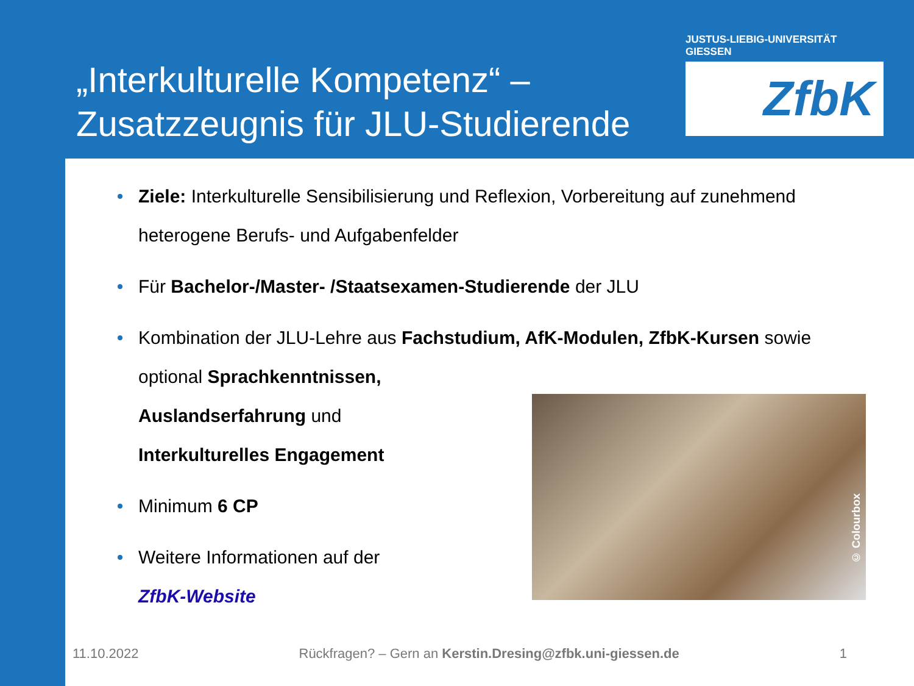„Interkulturelle Kompetenz“ –
Zusatzzeugnis für JLU-Studierende
JUSTUS-LIEBIG-UNIVERSITÄT GIESSEN
ZfbK
Ziele: Interkulturelle Sensibilisierung und Reflexion, Vorbereitung auf zunehmend heterogene Berufs- und Aufgabenfelder
Für Bachelor-/Master- /Staatsexamen-Studierende der JLU
Kombination der JLU-Lehre aus Fachstudium, AfK-Modulen, ZfbK-Kursen sowie optional Sprachkenntnissen,
Auslandserfahrung und
Interkulturelles Engagement
Minimum 6 CP
Weitere Informationen auf der
ZfbK-Website
© Colourbox
11.10.2022 Rückfragen? – Gern an Kerstin.Dresing@zfbk.uni-giessen.de 1